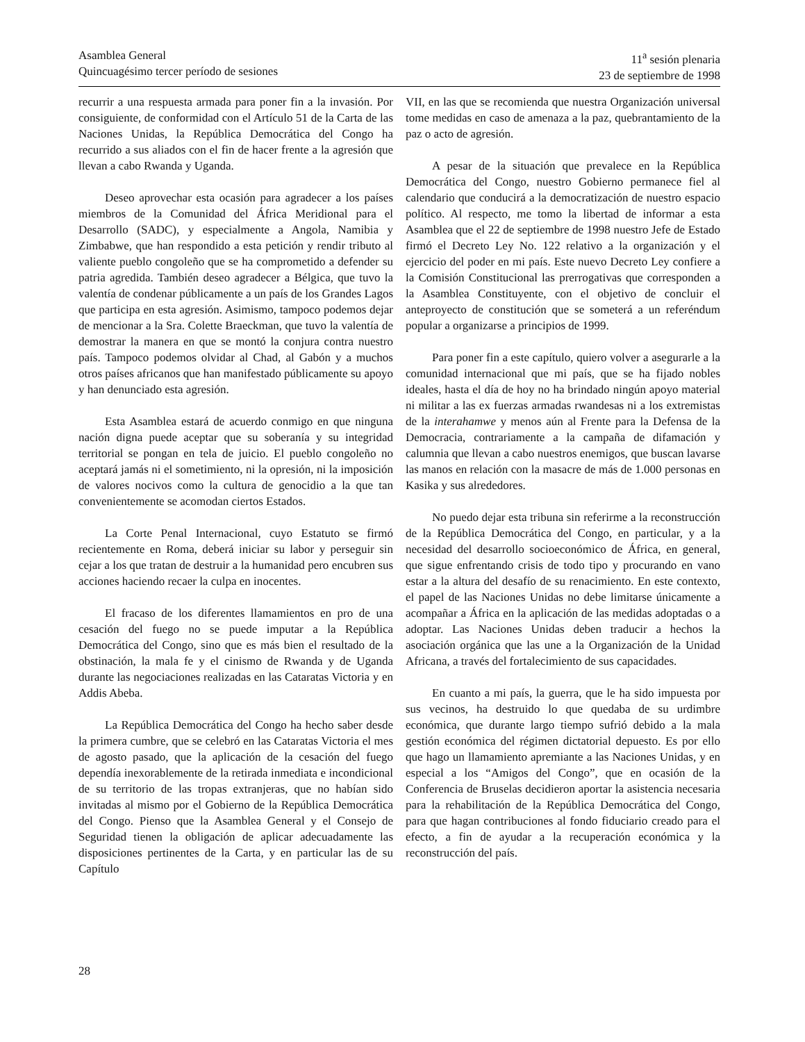Asamblea General
Quincuagésimo tercer período de sesiones
11<sup>a</sup> sesión plenaria
23 de septiembre de 1998
recurrir a una respuesta armada para poner fin a la invasión. Por consiguiente, de conformidad con el Artículo 51 de la Carta de las Naciones Unidas, la República Democrática del Congo ha recurrido a sus aliados con el fin de hacer frente a la agresión que llevan a cabo Rwanda y Uganda.
Deseo aprovechar esta ocasión para agradecer a los países miembros de la Comunidad del África Meridional para el Desarrollo (SADC), y especialmente a Angola, Namibia y Zimbabwe, que han respondido a esta petición y rendir tributo al valiente pueblo congoleño que se ha comprometido a defender su patria agredida. También deseo agradecer a Bélgica, que tuvo la valentía de condenar públicamente a un país de los Grandes Lagos que participa en esta agresión. Asimismo, tampoco podemos dejar de mencionar a la Sra. Colette Braeckman, que tuvo la valentía de demostrar la manera en que se montó la conjura contra nuestro país. Tampoco podemos olvidar al Chad, al Gabón y a muchos otros países africanos que han manifestado públicamente su apoyo y han denunciado esta agresión.
Esta Asamblea estará de acuerdo conmigo en que ninguna nación digna puede aceptar que su soberanía y su integridad territorial se pongan en tela de juicio. El pueblo congoleño no aceptará jamás ni el sometimiento, ni la opresión, ni la imposición de valores nocivos como la cultura de genocidio a la que tan convenientemente se acomodan ciertos Estados.
La Corte Penal Internacional, cuyo Estatuto se firmó recientemente en Roma, deberá iniciar su labor y perseguir sin cejar a los que tratan de destruir a la humanidad pero encubren sus acciones haciendo recaer la culpa en inocentes.
El fracaso de los diferentes llamamientos en pro de una cesación del fuego no se puede imputar a la República Democrática del Congo, sino que es más bien el resultado de la obstinación, la mala fe y el cinismo de Rwanda y de Uganda durante las negociaciones realizadas en las Cataratas Victoria y en Addis Abeba.
La República Democrática del Congo ha hecho saber desde la primera cumbre, que se celebró en las Cataratas Victoria el mes de agosto pasado, que la aplicación de la cesación del fuego dependía inexorablemente de la retirada inmediata e incondicional de su territorio de las tropas extranjeras, que no habían sido invitadas al mismo por el Gobierno de la República Democrática del Congo. Pienso que la Asamblea General y el Consejo de Seguridad tienen la obligación de aplicar adecuadamente las disposiciones pertinentes de la Carta, y en particular las de su Capítulo
VII, en las que se recomienda que nuestra Organización universal tome medidas en caso de amenaza a la paz, quebrantamiento de la paz o acto de agresión.
A pesar de la situación que prevalece en la República Democrática del Congo, nuestro Gobierno permanece fiel al calendario que conducirá a la democratización de nuestro espacio político. Al respecto, me tomo la libertad de informar a esta Asamblea que el 22 de septiembre de 1998 nuestro Jefe de Estado firmó el Decreto Ley No. 122 relativo a la organización y el ejercicio del poder en mi país. Este nuevo Decreto Ley confiere a la Comisión Constitucional las prerrogativas que corresponden a la Asamblea Constituyente, con el objetivo de concluir el anteproyecto de constitución que se someterá a un referéndum popular a organizarse a principios de 1999.
Para poner fin a este capítulo, quiero volver a asegurarle a la comunidad internacional que mi país, que se ha fijado nobles ideales, hasta el día de hoy no ha brindado ningún apoyo material ni militar a las ex fuerzas armadas rwandesas ni a los extremistas de la interahamwe y menos aún al Frente para la Defensa de la Democracia, contrariamente a la campaña de difamación y calumnia que llevan a cabo nuestros enemigos, que buscan lavarse las manos en relación con la masacre de más de 1.000 personas en Kasika y sus alrededores.
No puedo dejar esta tribuna sin referirme a la reconstrucción de la República Democrática del Congo, en particular, y a la necesidad del desarrollo socioeconómico de África, en general, que sigue enfrentando crisis de todo tipo y procurando en vano estar a la altura del desafío de su renacimiento. En este contexto, el papel de las Naciones Unidas no debe limitarse únicamente a acompañar a África en la aplicación de las medidas adoptadas o a adoptar. Las Naciones Unidas deben traducir a hechos la asociación orgánica que las une a la Organización de la Unidad Africana, a través del fortalecimiento de sus capacidades.
En cuanto a mi país, la guerra, que le ha sido impuesta por sus vecinos, ha destruido lo que quedaba de su urdimbre económica, que durante largo tiempo sufrió debido a la mala gestión económica del régimen dictatorial depuesto. Es por ello que hago un llamamiento apremiante a las Naciones Unidas, y en especial a los “Amigos del Congo”, que en ocasión de la Conferencia de Bruselas decidieron aportar la asistencia necesaria para la rehabilitación de la República Democrática del Congo, para que hagan contribuciones al fondo fiduciario creado para el efecto, a fin de ayudar a la recuperación económica y la reconstrucción del país.
28